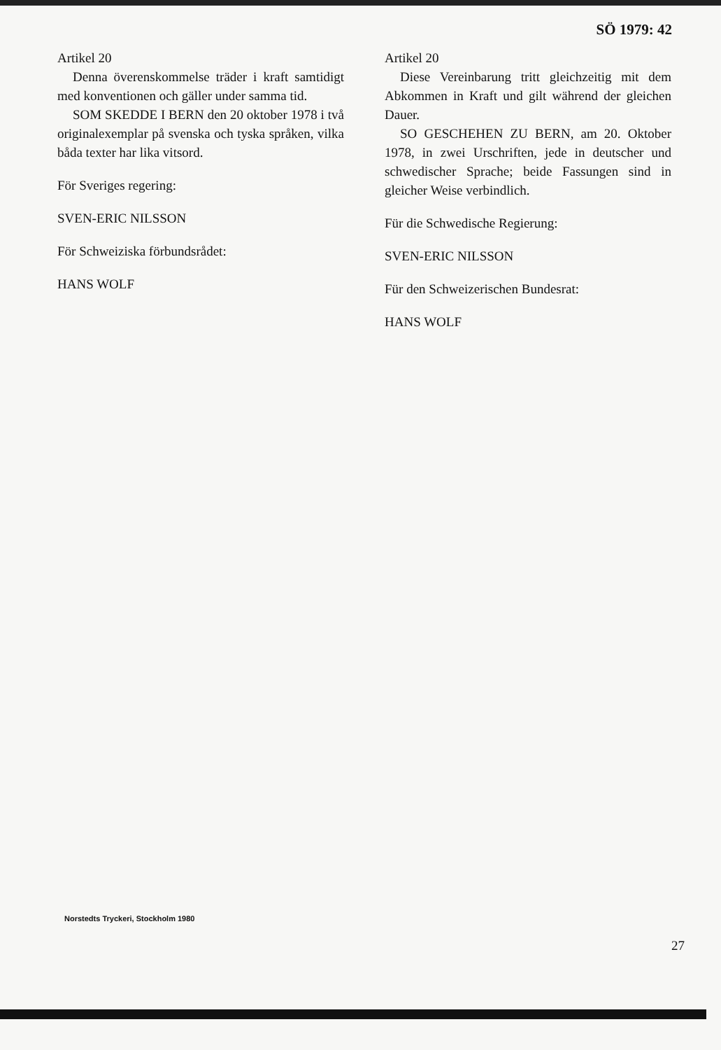SÖ 1979: 42
Artikel 20
Denna överenskommelse träder i kraft samtidigt med konventionen och gäller under samma tid.
SOM SKEDDE I BERN den 20 oktober 1978 i två originalexemplar på svenska och tyska språken, vilka båda texter har lika vitsord.
För Sveriges regering:
SVEN-ERIC NILSSON
För Schweiziska förbundsrådet:
HANS WOLF
Artikel 20
Diese Vereinbarung tritt gleichzeitig mit dem Abkommen in Kraft und gilt während der gleichen Dauer.
SO GESCHEHEN ZU BERN, am 20. Oktober 1978, in zwei Urschriften, jede in deutscher und schwedischer Sprache; beide Fassungen sind in gleicher Weise verbindlich.
Für die Schwedische Regierung:
SVEN-ERIC NILSSON
Für den Schweizerischen Bundesrat:
HANS WOLF
Norstedts Tryckeri, Stockholm 1980
27